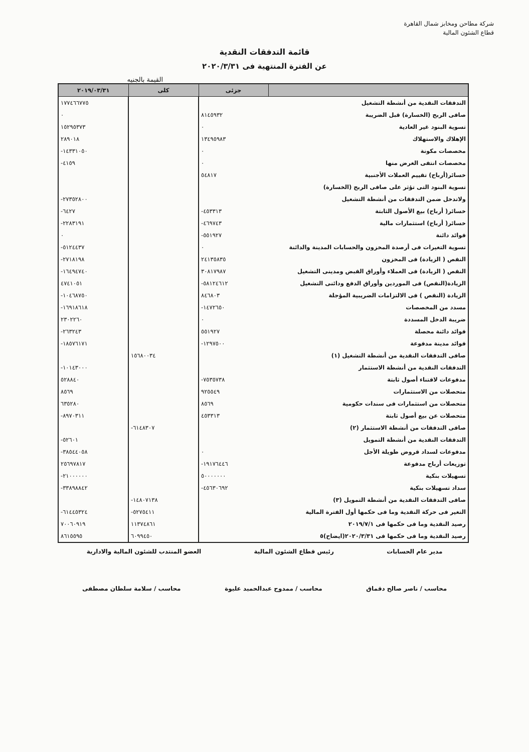شركة مطاحن ومخابز شمال القاهرة
قطاع الشئون المالية
قائمة التدفقات النقدية
عن الفترة المنتهية فى ٢٠٢٠/٣/٣١
القيمة بالجنيه
| | جزئى | كلى | ٢٠١٩/٠٣/٣١ |
| --- | --- | --- | --- |
| التدفقات النقدية من أنشطة التشغيل | | | ١٧٧٤٦٦٧٧٥ |
| صافى الربح (الخسارة) قبل الضريبة | ٨١٤٥٩٣٢ | | ٠ |
| تسوية البنود غير العادية | ٠ | | ١٥٢٩٥٣٧٣ |
| الإهلاك والاستهلاك | ١٣٤٩٥٩٨٣ | | ٢٨٩٠١٨ |
| مخصصات مكونة | ٠ | | -١٤٣٣١٠٥٠ |
| مخصصات انتفى الغرض منها | ٠ | | -٤١٥٩ |
| خسائر(أرباح) تقييم العملات الأجنبية | ٥٤٨١٧ | | |
| تسوية البنود التى تؤثر على صافى الربح (الخسارة) | | | |
| ولاتدخل ضمن التدفقات من أنشطة التشغيل | | | -٢٧٣٥٢٨٠٠ |
| خسائر( أرباح) بيع الأصول الثابتة | -٤٥٣٣١٣ | | -٦٤٢٧ |
| خسائر( أرباح) استثمارات مالية | -٤٦٩٧٤٣ | | -٢٢٨٣١٩١ |
| فوائد دائنة | -٥٥١٩٢٧ | | ٠ |
| تسوية التغيرات فى أرصدة المخزون والحسابات المدينة والدائنة | ٠ | | -٥١٢٤٤٣٧ |
| النقص ( الزيادة) فى المخزون | ٢٤١٣٥٨٣٥ | | -٢٧١٨١٩٨ |
| النقص ( الزيادة) فى العملاء وأوراق القبض ومدينى التشغيل | ٣٠٨١٧٩٨٧ | | -١٦٤٩٤٧٤٠ |
| الزيادة(النقص) فى الموردين وأوراق الدفع ودائنى التشغيل | -٥٨١٢٤٦١٢ | | ٤٧٤١٠٥١ |
| الزيادة (النقص ) فى الالتزامات الضريبية المؤجلة | ٨٤٦٨٠٣ | | -١٠٤٦٨٧٥٠ |
| مسدد من المخصصات | -١٤٧٢٦٥٠ | | -١٦٩١٨٦١٨ |
| ضريبة الدخل المسددة | ٠ | | ٢٣٠٢٢٦٠ |
| فوائد دائنة محصلة | ٥٥١٩٢٧ | | -٢٦٣٢٤٣ |
| فوائد مدينة مدفوعة | -١٢٩٧٥٠٠ | | -١٨٥٧٦١٧١ |
| صافى التدفقات النقدية من أنشطة التشغيل (١) | | ١٥٦٨٠٠٣٤ | |
| التدفقات النقدية من أنشطة الاستثمار | | | -١٠١٤٣٠٠٠ |
| مدفوعات لاقتناء أصول ثابتة | -٧٥٣٥٧٣٨ | | ٥٢٨٨٤٠ |
| متحصلات من الاستثمارات | ٩٢٥٥٤٩ | | ٨٥٦٩ |
| متحصلات من استثمارات فى سندات حكومية | ٨٥٦٩ | | ٦٣٥٢٨٠ |
| متحصلات عن بيع أصول ثابتة | ٤٥٣٣١٣ | | -٨٩٧٠٣١١ |
| صافى التدفقات من أنشطة الاستثمار (٢) | | -٦١٤٨٣٠٧ | |
| التدفقات النقدية من أنشطة التمويل | | | -٥٢٦٠١ |
| مدفوعات لسداد قروض طويلة الأجل | ٠ | | -٣٨٥٤٤٠٥٨ |
| توزيعات أرباح مدفوعة | -١٩١٧٦٤٤٦ | | ٢٥٦٩٧٨١٧ |
| تسهيلات بنكية | ٥٠٠٠٠٠٠٠ | | -٢١٠٠٠٠٠٠ |
| سداد تسهيلات بنكية | -٤٥٦٣٠٦٩٢ | | -٣٣٨٩٨٨٤٢ |
| صافى التدفقات النقدية من أنشطة التمويل (٣) | | -١٤٨٠٧١٣٨ | |
| التغير فى حركة النقدية وما فى حكمها أول الفترة المالية | | -٥٢٧٥٤١١ | -٦١٤٤٥٣٢٤ |
| رصيد النقدية وما فى حكمها فى ٢٠١٩/٧/١ | | ١١٣٧٤٨٦١ | ٧٠٠٦٠٩١٩ |
| رصيد النقدية وما فى حكمها فى ٢٠٢٠/٣/٣١(ايضاح)٥ | | ٦٠٩٩٤٥٠ | ٨٦١٥٥٩٥ |
مدير عام الحسابات رئيس قطاع الشئون المالية العضو المنتدب للشئون المالية والادارية
محاسب / ناصر صالح دقماق محاسب / ممدوح عبدالحميد عليوة محاسب / سلامة سلطان مصطفى